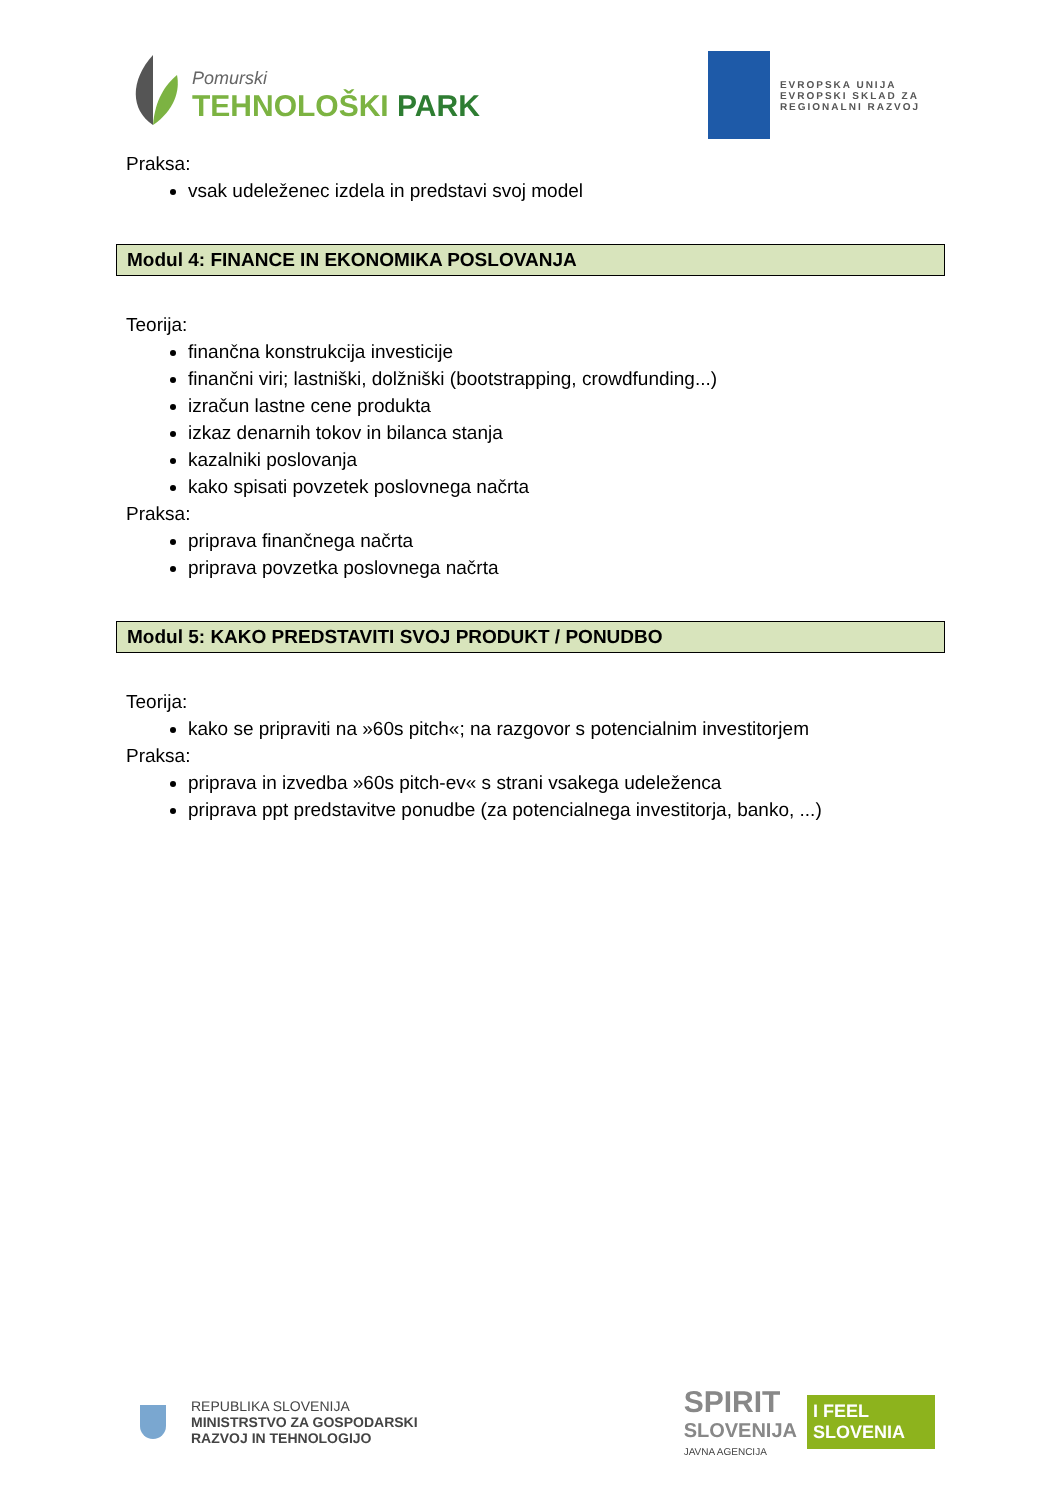Pomurski
TEHNOLOŠKI PARK
EVROPSKA UNIJA
EVROPSKI SKLAD ZA
REGIONALNI RAZVOJ
Praksa:
vsak udeleženec izdela in predstavi svoj model
Modul 4: FINANCE IN EKONOMIKA POSLOVANJA
Teorija:
finančna konstrukcija investicije
finančni viri; lastniški, dolžniški (bootstrapping, crowdfunding...)
izračun lastne cene produkta
izkaz denarnih tokov in bilanca stanja
kazalniki poslovanja
kako spisati povzetek poslovnega načrta
Praksa:
priprava finančnega načrta
priprava povzetka poslovnega načrta
Modul 5: KAKO PREDSTAVITI SVOJ PRODUKT / PONUDBO
Teorija:
kako se pripraviti na »60s pitch«; na razgovor s potencialnim investitorjem
Praksa:
priprava in izvedba »60s pitch-ev« s strani vsakega udeleženca
priprava ppt predstavitve ponudbe (za potencialnega investitorja, banko, ...)
REPUBLIKA SLOVENIJA
MINISTRSTVO ZA GOSPODARSKI
RAZVOJ IN TEHNOLOGIJO
SPIRIT
SLOVENIJA
JAVNA AGENCIJA
I FEEL
SLOVENIA